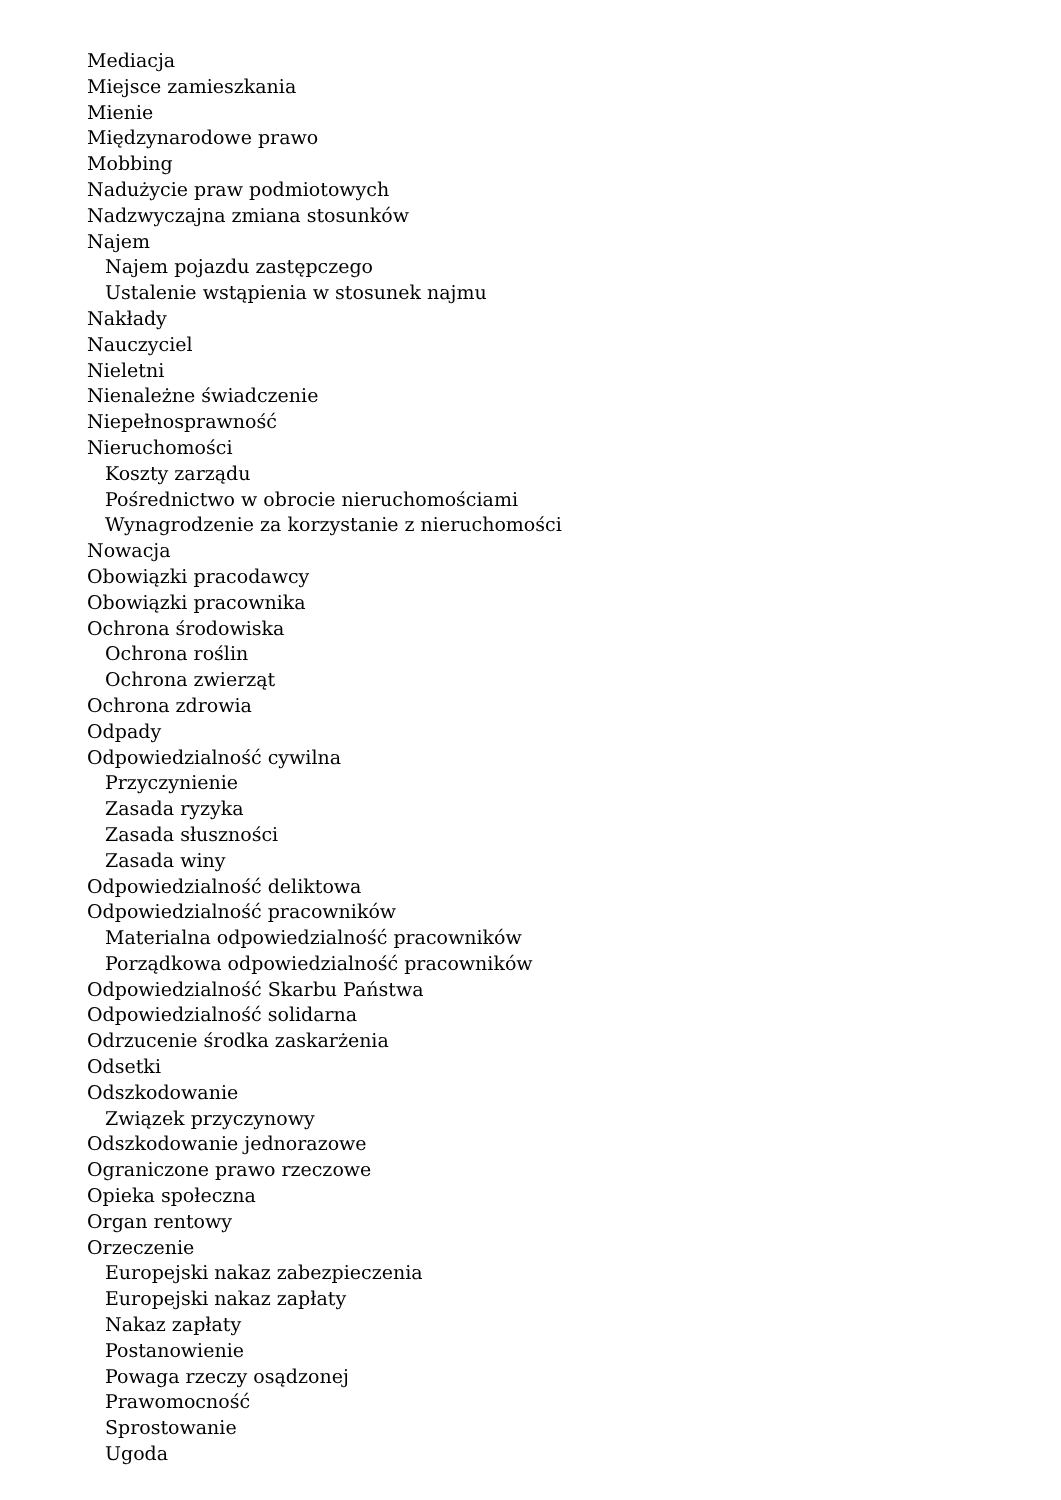Mediacja
Miejsce zamieszkania
Mienie
Międzynarodowe prawo
Mobbing
Nadużycie praw podmiotowych
Nadzwyczajna zmiana stosunków
Najem
Najem pojazdu zastępczego
Ustalenie wstąpienia w stosunek najmu
Nakłady
Nauczyciel
Nieletni
Nienależne świadczenie
Niepełnosprawność
Nieruchomości
Koszty zarządu
Pośrednictwo w obrocie nieruchomościami
Wynagrodzenie za korzystanie z nieruchomości
Nowacja
Obowiązki pracodawcy
Obowiązki pracownika
Ochrona środowiska
Ochrona roślin
Ochrona zwierząt
Ochrona zdrowia
Odpady
Odpowiedzialność cywilna
Przyczynienie
Zasada ryzyka
Zasada słuszności
Zasada winy
Odpowiedzialność deliktowa
Odpowiedzialność pracowników
Materialna odpowiedzialność pracowników
Porządkowa odpowiedzialność pracowników
Odpowiedzialność Skarbu Państwa
Odpowiedzialność solidarna
Odrzucenie środka zaskarżenia
Odsetki
Odszkodowanie
Związek przyczynowy
Odszkodowanie jednorazowe
Ograniczone prawo rzeczowe
Opieka społeczna
Organ rentowy
Orzeczenie
Europejski nakaz zabezpieczenia
Europejski nakaz zapłaty
Nakaz zapłaty
Postanowienie
Powaga rzeczy osądzonej
Prawomocność
Sprostowanie
Ugoda